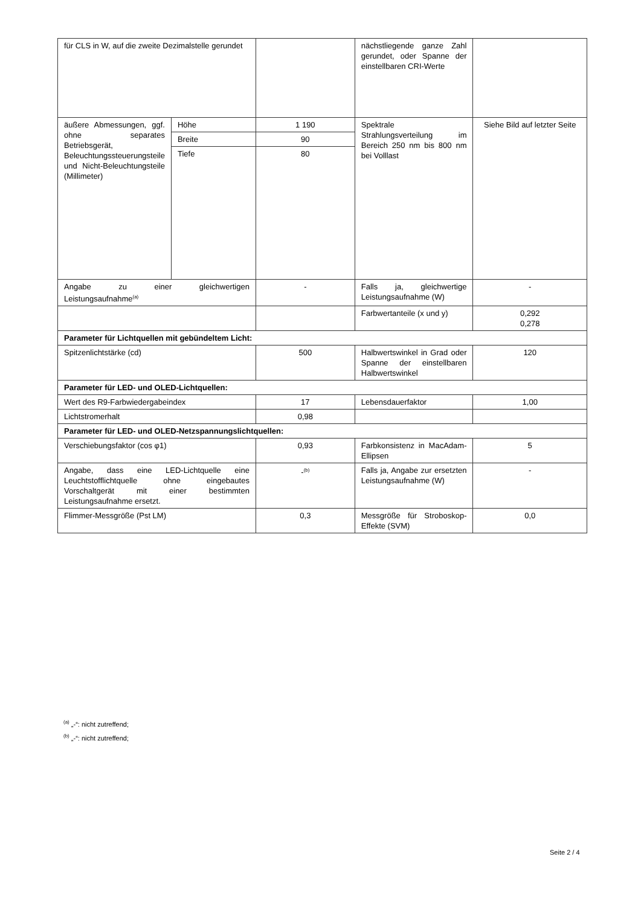| für CLS in W, auf die zweite Dezimalstelle gerundet | | | nächstliegende ganze Zahl gerundet, oder Spanne der einstellbaren CRI-Werte | |
| äußere Abmessungen, ggf. ohne separates Betriebsgerät, Beleuchtungssteuerungsteile und Nicht-Beleuchtungsteile (Millimeter) | Höhe | 1 190 | Spektrale Strahlungsverteilung im Bereich 250 nm bis 800 nm bei Volllast | Siehe Bild auf letzter Seite |
| | Breite | 90 | | |
| | Tiefe | 80 | | |
| Angabe zu einer gleichwertigen Leistungsaufnahme<sup>(a)</sup> | | - | Falls ja, gleichwertige Leistungsaufnahme (W) | - |
| | | | Farbwertanteile (x und y) | 0,292 0,278 |
| Parameter für Lichtquellen mit gebündeltem Licht: | | | | |
| Spitzenlichtstärke (cd) | | 500 | Halbwertswinkel in Grad oder Spanne der einstellbaren Halbwertswinkel | 120 |
| Parameter für LED- und OLED-Lichtquellen: | | | | |
| Wert des R9-Farbwiedergabeindex | | 17 | Lebensdauerfaktor | 1,00 |
| Lichtstromerhalt | | 0,98 | | |
| Parameter für LED- und OLED-Netzspannungslichtquellen: | | | | |
| Verschiebungsfaktor (cos φ1) | | 0,93 | Farbkonsistenz in MacAdam-Ellipsen | 5 |
| Angabe, dass eine LED-Lichtquelle eine Leuchtstofflichtquelle ohne eingebautes Vorschaltgerät mit einer bestimmten Leistungsaufnahme ersetzt. | | -<sup>(b)</sup> | Falls ja, Angabe zur ersetzten Leistungsaufnahme (W) | - |
| Flimmer-Messgröße (Pst LM) | | 0,3 | Messgröße für Stroboskop-Effekte (SVM) | 0,0 |
<sup>(a)</sup> „-“: nicht zutreffend;
<sup>(b)</sup> „-“: nicht zutreffend;
Seite 2 / 4